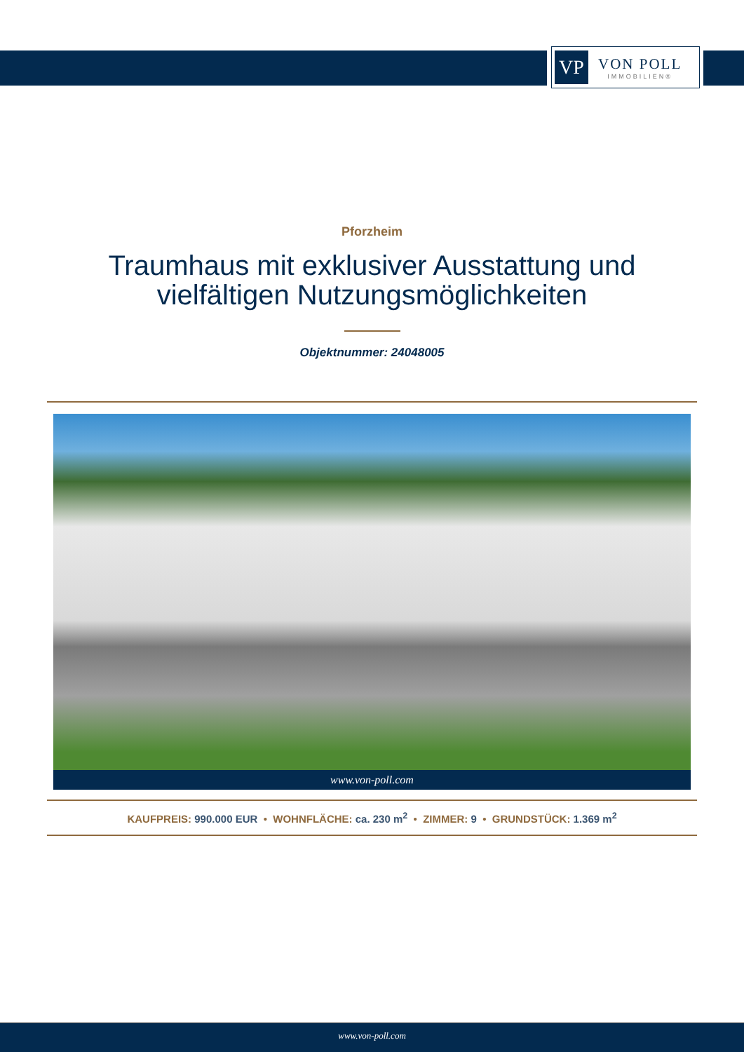VP
VON POLL
IMMOBILIEN®
Pforzheim
Traumhaus mit exklusiver Ausstattung und
vielfältigen Nutzungsmöglichkeiten
Objektnummer: 24048005
www.von-poll.com
KAUFPREIS: 990.000 EUR • WOHNFLÄCHE: ca. 230 m<sup>2</sup> • ZIMMER: 9 • GRUNDSTÜCK: 1.369 m<sup>2</sup>
www.von-poll.com